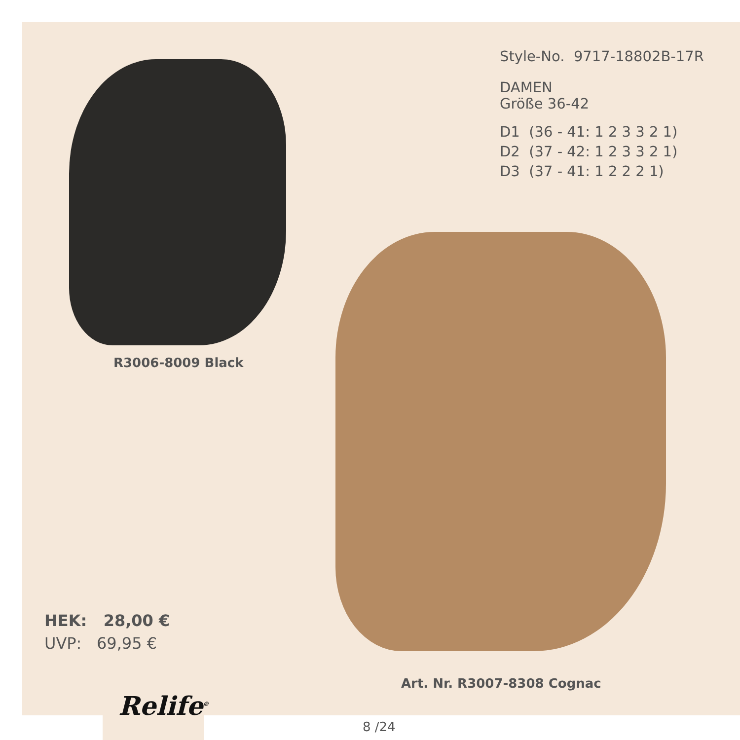Style-No. 9717-18802B-17R
DAMEN
Größe 36-42
D1 (36 - 41: 1 2 3 3 2 1)
D2 (37 - 42: 1 2 3 3 2 1)
D3 (37 - 41: 1 2 2 2 1)
R3006-8009 Black
HEK: 28,00 €
UVP: 69,95 €
Art. Nr. R3007-8308 Cognac
Relife<sup>®</sup>
8 /24